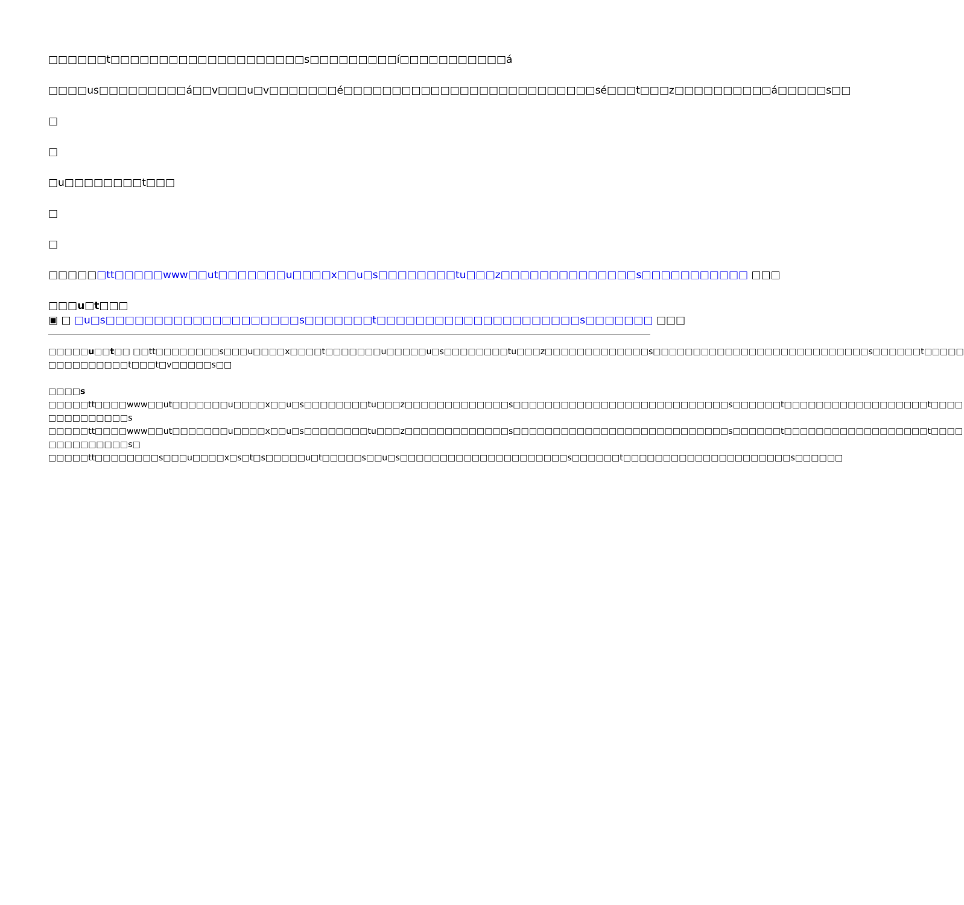□□□□□□t□□□□□□□□□□□□□□□□□□□□s□□□□□□□□□í□□□□□□□□□□□á
□□□□us□□□□□□□□□á□□v□□□u□v□□□□□□□é□□□□□□□□□□□□□□□□□□□□□□□□□□sé□□□t□□□z□□□□□□□□□□á□□□□□s□□
□
□
□u□□□□□□□□t□□□
□
□
□□□□□□tt□□□□□www□□ut□□□□□□□u□□□□x□□u□s□□□□□□□□tu□□□z□□□□□□□□□□□□□□s□□□□□□□□□□□ □□□
□□□u□t□□□
▣ □ □u□s□□□□□□□□□□□□□□□□□□□□s□□□□□□□t□□□□□□□□□□□□□□□□□□□□□s□□□□□□□ □□□
□□□□□u□□t□□ □□tt□□□□□□□□s□□□u□□□□x□□□□t□□□□□□□u□□□□□u□s□□□□□□□□tu□□□z□□□□□□□□□□□□□s□□□□□□□□□□□□□□□□□□□□□□□□□□□s□□□□□□t□□□□□
□□□□□□□□□□t□□□t□v□□□□□s□□
□□□□s
□□□□□tt□□□□www□□ut□□□□□□□u□□□□x□□u□s□□□□□□□□tu□□□z□□□□□□□□□□□□□s□□□□□□□□□□□□□□□□□□□□□□□□□□□s□□□□□□t□□□□□□□□□□□□□□□□□□t□□□□
□□□□□□□□□□s
□□□□□tt□□□□www□□ut□□□□□□□u□□□□x□□u□s□□□□□□□□tu□□□z□□□□□□□□□□□□□s□□□□□□□□□□□□□□□□□□□□□□□□□□□s□□□□□□t□□□□□□□□□□□□□□□□□□t□□□□
□□□□□□□□□□s□
□□□□□tt□□□□□□□□s□□□u□□□□x□s□t□s□□□□□u□t□□□□□s□□u□s□□□□□□□□□□□□□□□□□□□□□s□□□□□□t□□□□□□□□□□□□□□□□□□□□□s□□□□□□